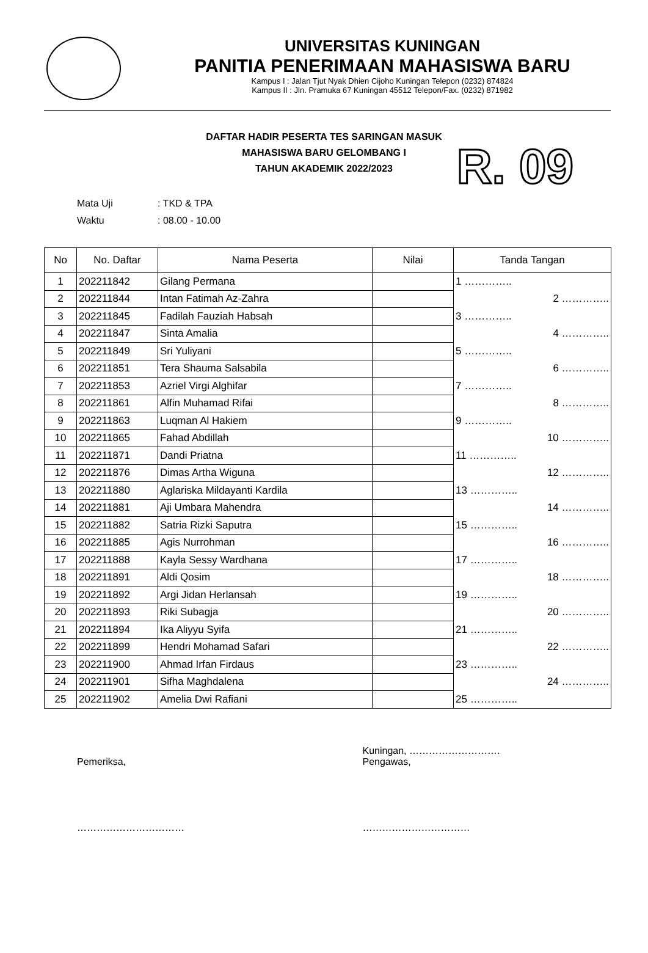UNIVERSITAS KUNINGAN
PANITIA PENERIMAAN MAHASISWA BARU
Kampus I : Jalan Tjut Nyak Dhien Cijoho Kuningan Telepon (0232) 874824
Kampus II : Jln. Pramuka 67 Kuningan 45512 Telepon/Fax. (0232) 871982
DAFTAR HADIR PESERTA TES SARINGAN MASUK
MAHASISWA BARU GELOMBANG I
TAHUN AKADEMIK 2022/2023
R. 09
Mata Uji: TKD & TPA
Waktu: 08.00 - 10.00
| No | No. Daftar | Nama Peserta | Nilai | Tanda Tangan |
| --- | --- | --- | --- | --- |
| 1 | 202211842 | Gilang Permana | | 1 ………….. |
| 2 | 202211844 | Intan Fatimah Az-Zahra | | 2 ………….. |
| 3 | 202211845 | Fadilah Fauziah Habsah | | 3 ………….. |
| 4 | 202211847 | Sinta Amalia | | 4 ………….. |
| 5 | 202211849 | Sri Yuliyani | | 5 ………….. |
| 6 | 202211851 | Tera Shauma Salsabila | | 6 ………….. |
| 7 | 202211853 | Azriel Virgi Alghifar | | 7 ………….. |
| 8 | 202211861 | Alfin Muhamad Rifai | | 8 ………….. |
| 9 | 202211863 | Luqman Al Hakiem | | 9 ………….. |
| 10 | 202211865 | Fahad Abdillah | | 10 ………….. |
| 11 | 202211871 | Dandi Priatna | | 11 ………….. |
| 12 | 202211876 | Dimas Artha Wiguna | | 12 ………….. |
| 13 | 202211880 | Aglariska Mildayanti Kardila | | 13 ………….. |
| 14 | 202211881 | Aji Umbara Mahendra | | 14 ………….. |
| 15 | 202211882 | Satria Rizki Saputra | | 15 ………….. |
| 16 | 202211885 | Agis Nurrohman | | 16 ………….. |
| 17 | 202211888 | Kayla Sessy Wardhana | | 17 ………….. |
| 18 | 202211891 | Aldi Qosim | | 18 ………….. |
| 19 | 202211892 | Argi Jidan Herlansah | | 19 ………….. |
| 20 | 202211893 | Riki Subagja | | 20 ………….. |
| 21 | 202211894 | Ika Aliyyu Syifa | | 21 ………….. |
| 22 | 202211899 | Hendri Mohamad Safari | | 22 ………….. |
| 23 | 202211900 | Ahmad Irfan Firdaus | | 23 ………….. |
| 24 | 202211901 | Sifha Maghdalena | | 24 ………….. |
| 25 | 202211902 | Amelia Dwi Rafiani | | 25 ………….. |
Pemeriksa,
……………………………
Kuningan, ……………………….
Pengawas,
……………………………